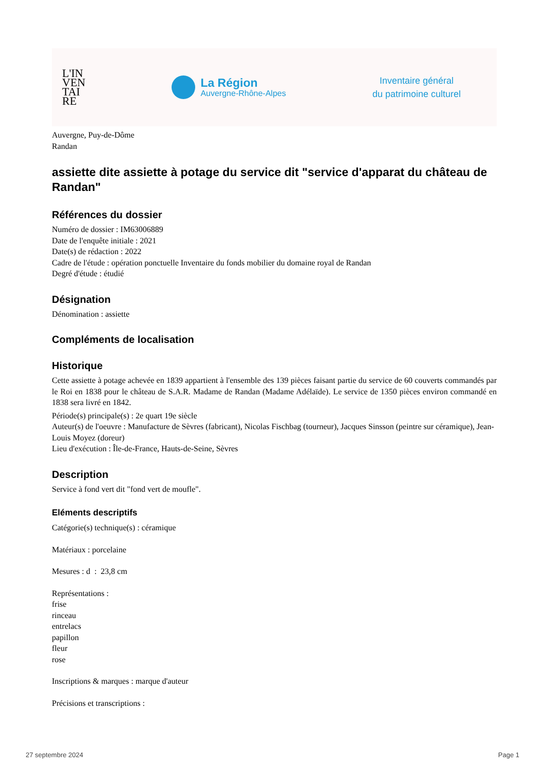L'IN
VEN
TAI
RE
La Région
Auvergne-Rhône-Alpes
Inventaire général
du patrimoine culturel
Auvergne, Puy-de-Dôme
Randan
assiette dite assiette à potage du service dit "service d'apparat du château de Randan"
Références du dossier
Numéro de dossier : IM63006889
Date de l'enquête initiale : 2021
Date(s) de rédaction : 2022
Cadre de l'étude : opération ponctuelle Inventaire du fonds mobilier du domaine royal de Randan
Degré d'étude : étudié
Désignation
Dénomination : assiette
Compléments de localisation
Historique
Cette assiette à potage achevée en 1839 appartient à l'ensemble des 139 pièces faisant partie du service de 60 couverts commandés par le Roi en 1838 pour le château de S.A.R. Madame de Randan (Madame Adélaïde). Le service de 1350 pièces environ commandé en 1838 sera livré en 1842.
Période(s) principale(s) : 2e quart 19e siècle
Auteur(s) de l'oeuvre : Manufacture de Sèvres (fabricant), Nicolas Fischbag (tourneur), Jacques Sinsson (peintre sur céramique), Jean-Louis Moyez (doreur)
Lieu d'exécution : Île-de-France, Hauts-de-Seine, Sèvres
Description
Service à fond vert dit "fond vert de moufle".
Eléments descriptifs
Catégorie(s) technique(s) : céramique
Matériaux : porcelaine
Mesures : d : 23,8 cm
Représentations :
frise
rinceau
entrelacs
papillon
fleur
rose
Inscriptions & marques : marque d'auteur
Précisions et transcriptions :
27 septembre 2024 Page 1